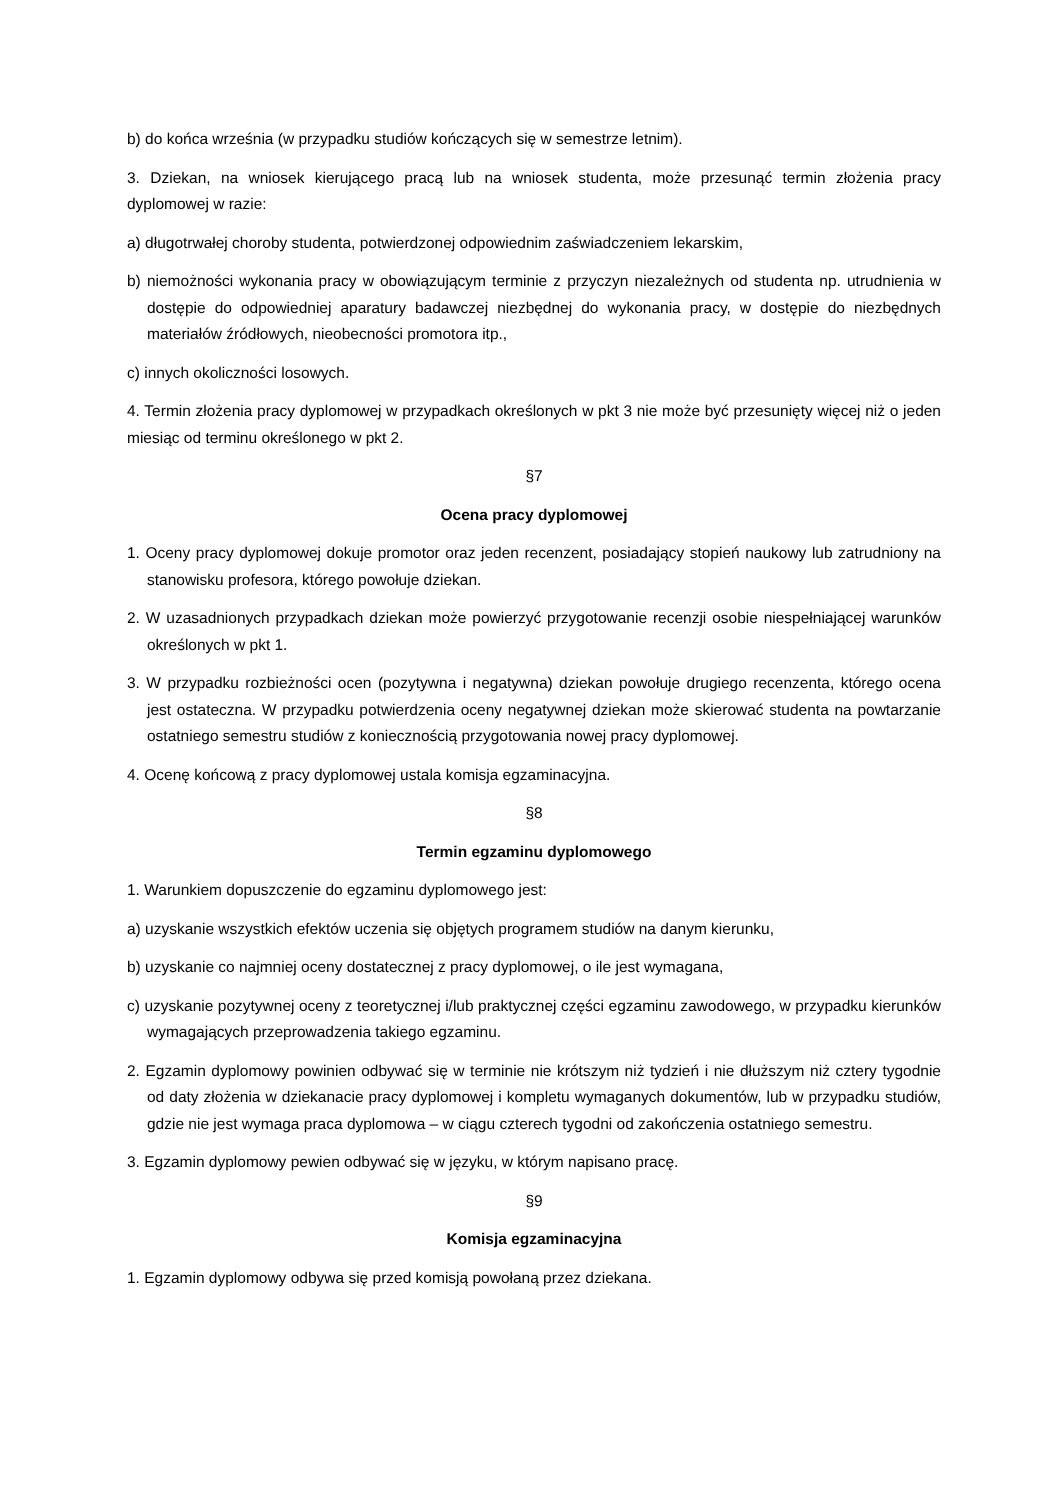b) do końca września (w przypadku studiów kończących się w semestrze letnim).
3. Dziekan, na wniosek kierującego pracą lub na wniosek studenta, może przesunąć termin złożenia pracy dyplomowej w razie:
a) długotrwałej choroby studenta, potwierdzonej odpowiednim zaświadczeniem lekarskim,
b) niemożności wykonania pracy w obowiązującym terminie z przyczyn niezależnych od studenta np. utrudnienia w dostępie do odpowiedniej aparatury badawczej niezbędnej do wykonania pracy, w dostępie do niezbędnych materiałów źródłowych, nieobecności promotora itp.,
c) innych okoliczności losowych.
4. Termin złożenia pracy dyplomowej w przypadkach określonych w pkt 3 nie może być przesunięty więcej niż o jeden miesiąc od terminu określonego w pkt 2.
§7
Ocena pracy dyplomowej
1. Oceny pracy dyplomowej dokuje promotor oraz jeden recenzent, posiadający stopień naukowy lub zatrudniony na stanowisku profesora, którego powołuje dziekan.
2. W uzasadnionych przypadkach dziekan może powierzyć przygotowanie recenzji osobie niespełniającej warunków określonych w pkt 1.
3. W przypadku rozbieżności ocen (pozytywna i negatywna) dziekan powołuje drugiego recenzenta, którego ocena jest ostateczna. W przypadku potwierdzenia oceny negatywnej dziekan może skierować studenta na powtarzanie ostatniego semestru studiów z koniecznością przygotowania nowej pracy dyplomowej.
4. Ocenę końcową z pracy dyplomowej ustala komisja egzaminacyjna.
§8
Termin egzaminu dyplomowego
1. Warunkiem dopuszczenie do egzaminu dyplomowego jest:
a) uzyskanie wszystkich efektów uczenia się objętych programem studiów na danym kierunku,
b) uzyskanie co najmniej oceny dostatecznej z pracy dyplomowej, o ile jest wymagana,
c) uzyskanie pozytywnej oceny z teoretycznej i/lub praktycznej części egzaminu zawodowego, w przypadku kierunków wymagających przeprowadzenia takiego egzaminu.
2. Egzamin dyplomowy powinien odbywać się w terminie nie krótszym niż tydzień i nie dłuższym niż cztery tygodnie od daty złożenia w dziekanacie pracy dyplomowej i kompletu wymaganych dokumentów, lub w przypadku studiów, gdzie nie jest wymaga praca dyplomowa – w ciągu czterech tygodni od zakończenia ostatniego semestru.
3. Egzamin dyplomowy pewien odbywać się w języku, w którym napisano pracę.
§9
Komisja egzaminacyjna
1. Egzamin dyplomowy odbywa się przed komisją powołaną przez dziekana.